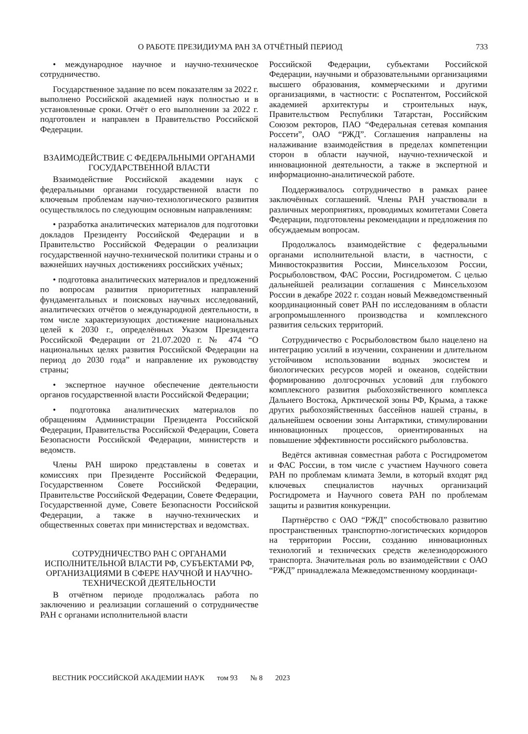О РАБОТЕ ПРЕЗИДИУМА РАН ЗА ОТЧЁТНЫЙ ПЕРИОД 733
• международное научное и научно-техническое сотрудничество.
Государственное задание по всем показателям за 2022 г. выполнено Российской академией наук полностью и в установленные сроки. Отчёт о его выполнении за 2022 г. подготовлен и направлен в Правительство Российской Федерации.
ВЗАИМОДЕЙСТВИЕ С ФЕДЕРАЛЬНЫМИ ОРГАНАМИ ГОСУДАРСТВЕННОЙ ВЛАСТИ
Взаимодействие Российской академии наук с федеральными органами государственной власти по ключевым проблемам научно-технологического развития осуществлялось по следующим основным направлениям:
• разработка аналитических материалов для подготовки докладов Президенту Российской Федерации и в Правительство Российской Федерации о реализации государственной научно-технической политики страны и о важнейших научных достижениях российских учёных;
• подготовка аналитических материалов и предложений по вопросам развития приоритетных направлений фундаментальных и поисковых научных исследований, аналитических отчётов о международной деятельности, в том числе характеризующих достижение национальных целей к 2030 г., определённых Указом Президента Российской Федерации от 21.07.2020 г. № 474 “О национальных целях развития Российской Федерации на период до 2030 года” и направление их руководству страны;
• экспертное научное обеспечение деятельности органов государственной власти Российской Федерации;
• подготовка аналитических материалов по обращениям Администрации Президента Российской Федерации, Правительства Российской Федерации, Совета Безопасности Российской Федерации, министерств и ведомств.
Члены РАН широко представлены в советах и комиссиях при Президенте Российской Федерации, Государственном Совете Российской Федерации, Правительстве Российской Федерации, Совете Федерации, Государственной думе, Совете Безопасности Российской Федерации, а также в научно-технических и общественных советах при министерствах и ведомствах.
СОТРУДНИЧЕСТВО РАН С ОРГАНАМИ ИСПОЛНИТЕЛЬНОЙ ВЛАСТИ РФ, СУБЪЕКТАМИ РФ, ОРГАНИЗАЦИЯМИ В СФЕРЕ НАУЧНОЙ И НАУЧНО-ТЕХНИЧЕСКОЙ ДЕЯТЕЛЬНОСТИ
В отчётном периоде продолжалась работа по заключению и реализации соглашений о сотрудничестве РАН с органами исполнительной власти
Российской Федерации, субъектами Российской Федерации, научными и образовательными организациями высшего образования, коммерческими и другими организациями, в частности: с Роспатентом, Российской академией архитектуры и строительных наук, Правительством Республики Татарстан, Российским Союзом ректоров, ПАО “Федеральная сетевая компания Россети”, ОАО “РЖД”. Соглашения направлены на налаживание взаимодействия в пределах компетенции сторон в области научной, научно-технической и инновационной деятельности, а также в экспертной и информационно-аналитической работе.
Поддерживалось сотрудничество в рамках ранее заключённых соглашений. Члены РАН участвовали в различных мероприятиях, проводимых комитетами Совета Федерации, подготовлены рекомендации и предложения по обсуждаемым вопросам.
Продолжалось взаимодействие с федеральными органами исполнительной власти, в частности, с Минвостокразвития России, Минсельхозом России, Росрыболовством, ФАС России, Росгидрометом. С целью дальнейшей реализации соглашения с Минсельхозом России в декабре 2022 г. создан новый Межведомственный координационный совет РАН по исследованиям в области агропромышленного производства и комплексного развития сельских территорий.
Сотрудничество с Росрыболовством было нацелено на интеграцию усилий в изучении, сохранении и длительном устойчивом использовании водных экосистем и биологических ресурсов морей и океанов, содействии формированию долгосрочных условий для глубокого комплексного развития рыбохозяйственного комплекса Дальнего Востока, Арктической зоны РФ, Крыма, а также других рыбохозяйственных бассейнов нашей страны, в дальнейшем освоении зоны Антарктики, стимулировании инновационных процессов, ориентированных на повышение эффективности российского рыболовства.
Ведётся активная совместная работа с Росгидрометом и ФАС России, в том числе с участием Научного совета РАН по проблемам климата Земли, в который входят ряд ключевых специалистов научных организаций Росгидромета и Научного совета РАН по проблемам защиты и развития конкуренции.
Партнёрство с ОАО “РЖД” способствовало развитию пространственных транспортно-логистических коридоров на территории России, созданию инновационных технологий и технических средств железнодорожного транспорта. Значительная роль во взаимодействии с ОАО “РЖД” принадлежала Межведомственному координаци-
ВЕСТНИК РОССИЙСКОЙ АКАДЕМИИ НАУК том 93 № 8 2023